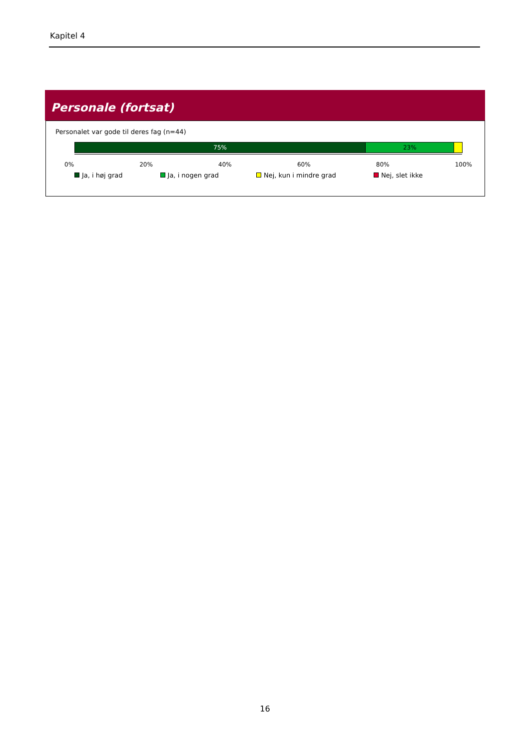Kapitel 4
Personale (fortsat)
Personalet var gode til deres fag (n=44)
75% 23%
0% 20% 40% 60% 80% 100%
Ja, i høj grad Ja, i nogen grad Nej, kun i mindre grad Nej, slet ikke
16